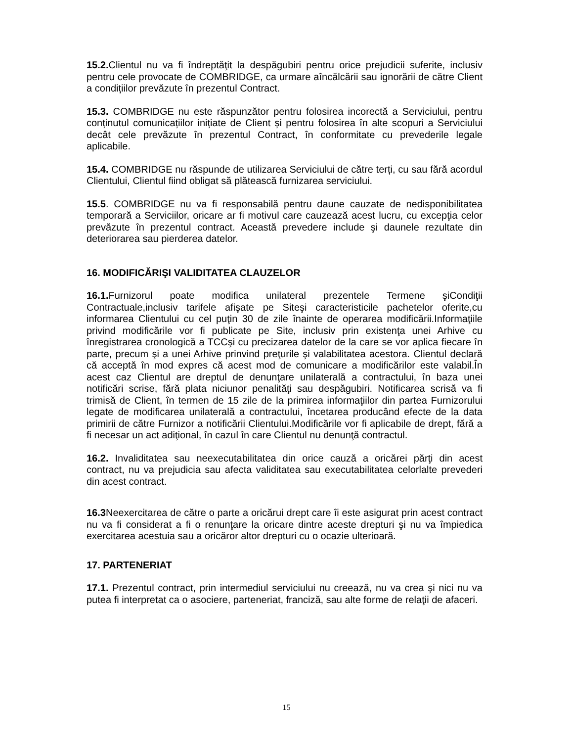15.2. Clientul nu va fi îndreptăţit la despăgubiri pentru orice prejudicii suferite, inclusiv pentru cele provocate de COMBRIDGE, ca urmare aîncălcării sau ignorării de către Client a condițiilor prevăzute în prezentul Contract.
15.3. COMBRIDGE nu este răspunzător pentru folosirea incorectă a Serviciului, pentru conținutul comunicațiilor inițiate de Client și pentru folosirea în alte scopuri a Serviciului decât cele prevăzute în prezentul Contract, în conformitate cu prevederile legale aplicabile.
15.4. COMBRIDGE nu răspunde de utilizarea Serviciului de către terți, cu sau fără acordul Clientului, Clientul fiind obligat să plătească furnizarea serviciului.
15.5. COMBRIDGE nu va fi responsabilă pentru daune cauzate de nedisponibilitatea temporară a Serviciilor, oricare ar fi motivul care cauzează acest lucru, cu excepţia celor prevăzute în prezentul contract. Această prevedere include şi daunele rezultate din deteriorarea sau pierderea datelor.
16. MODIFICĂRIŞI VALIDITATEA CLAUZELOR
16.1. Furnizorul poate modifica unilateral prezentele Termene şiCondiţii Contractuale,inclusiv tarifele afişate pe Siteşi caracteristicile pachetelor oferite,cu informarea Clientului cu cel puţin 30 de zile înainte de operarea modificării.Informaţiile privind modificările vor fi publicate pe Site, inclusiv prin existenţa unei Arhive cu înregistrarea cronologică a TCCşi cu precizarea datelor de la care se vor aplica fiecare în parte, precum şi a unei Arhive prinvind preţurile şi valabilitatea acestora. Clientul declară că acceptă în mod expres că acest mod de comunicare a modificărilor este valabil.În acest caz Clientul are dreptul de denunţare unilaterală a contractului, în baza unei notificări scrise, fără plata niciunor penalităţi sau despăgubiri. Notificarea scrisă va fi trimisă de Client, în termen de 15 zile de la primirea informaţiilor din partea Furnizorului legate de modificarea unilaterală a contractului, încetarea producând efecte de la data primirii de către Furnizor a notificării Clientului.Modificările vor fi aplicabile de drept, fără a fi necesar un act adiţional, în cazul în care Clientul nu denunţă contractul.
16.2. Invaliditatea sau neexecutabilitatea din orice cauză a oricărei părţi din acest contract, nu va prejudicia sau afecta validitatea sau executabilitatea celorlalte prevederi din acest contract.
16.3 Neexercitarea de către o parte a oricărui drept care îi este asigurat prin acest contract nu va fi considerat a fi o renunţare la oricare dintre aceste drepturi şi nu va împiedica exercitarea acestuia sau a oricăror altor drepturi cu o ocazie ulterioară.
17. PARTENERIAT
17.1. Prezentul contract, prin intermediul serviciului nu creează, nu va crea şi nici nu va putea fi interpretat ca o asociere, parteneriat, franciză, sau alte forme de relaţii de afaceri.
15